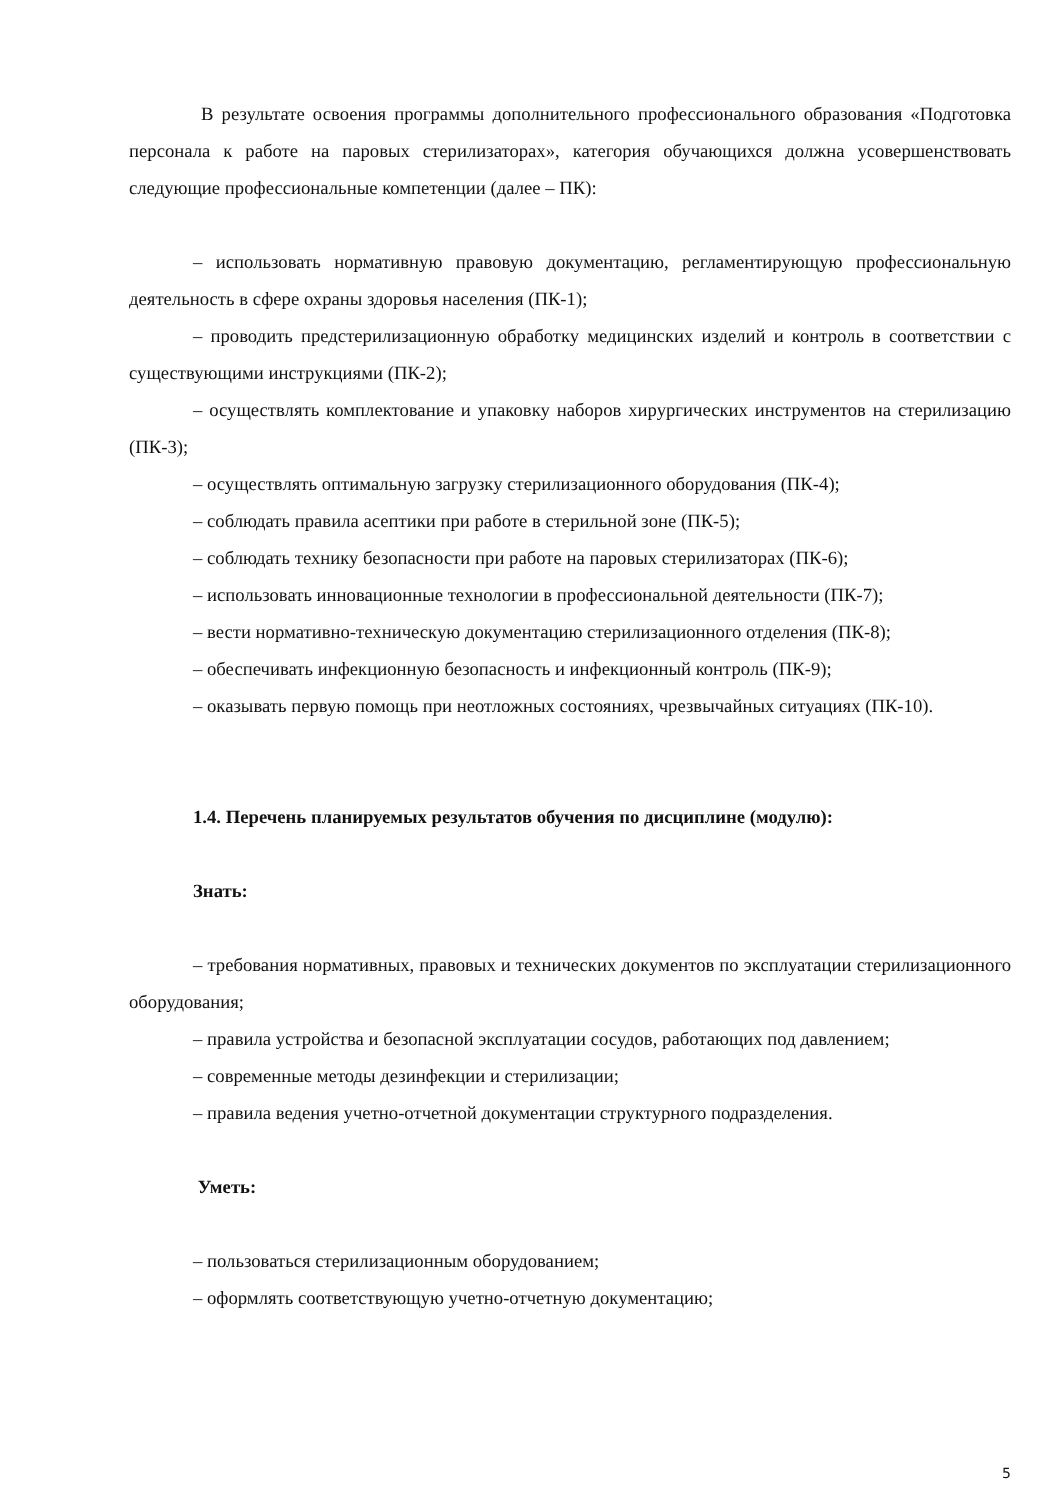В результате освоения программы дополнительного профессионального образования «Подготовка персонала к работе на паровых стерилизаторах», категория обучающихся должна усовершенствовать следующие профессиональные компетенции (далее – ПК):
– использовать нормативную правовую документацию, регламентирующую профессиональную деятельность в сфере охраны здоровья населения (ПК-1);
– проводить предстерилизационную обработку медицинских изделий и контроль в соответствии с существующими инструкциями (ПК-2);
– осуществлять комплектование и упаковку наборов хирургических инструментов на стерилизацию (ПК-3);
– осуществлять оптимальную загрузку стерилизационного оборудования (ПК-4);
– соблюдать правила асептики при работе в стерильной зоне (ПК-5);
– соблюдать технику безопасности при работе на паровых стерилизаторах (ПК-6);
– использовать инновационные технологии в профессиональной деятельности (ПК-7);
– вести нормативно-техническую документацию стерилизационного отделения (ПК-8);
– обеспечивать инфекционную безопасность и инфекционный контроль (ПК-9);
– оказывать первую помощь при неотложных состояниях, чрезвычайных ситуациях (ПК-10).
1.4. Перечень планируемых результатов обучения по дисциплине (модулю):
Знать:
– требования нормативных, правовых и технических документов по эксплуатации стерилизационного оборудования;
– правила устройства и безопасной эксплуатации сосудов, работающих под давлением;
– современные методы дезинфекции и стерилизации;
– правила ведения учетно-отчетной документации структурного подразделения.
Уметь:
– пользоваться стерилизационным оборудованием;
– оформлять соответствующую учетно-отчетную документацию;
5